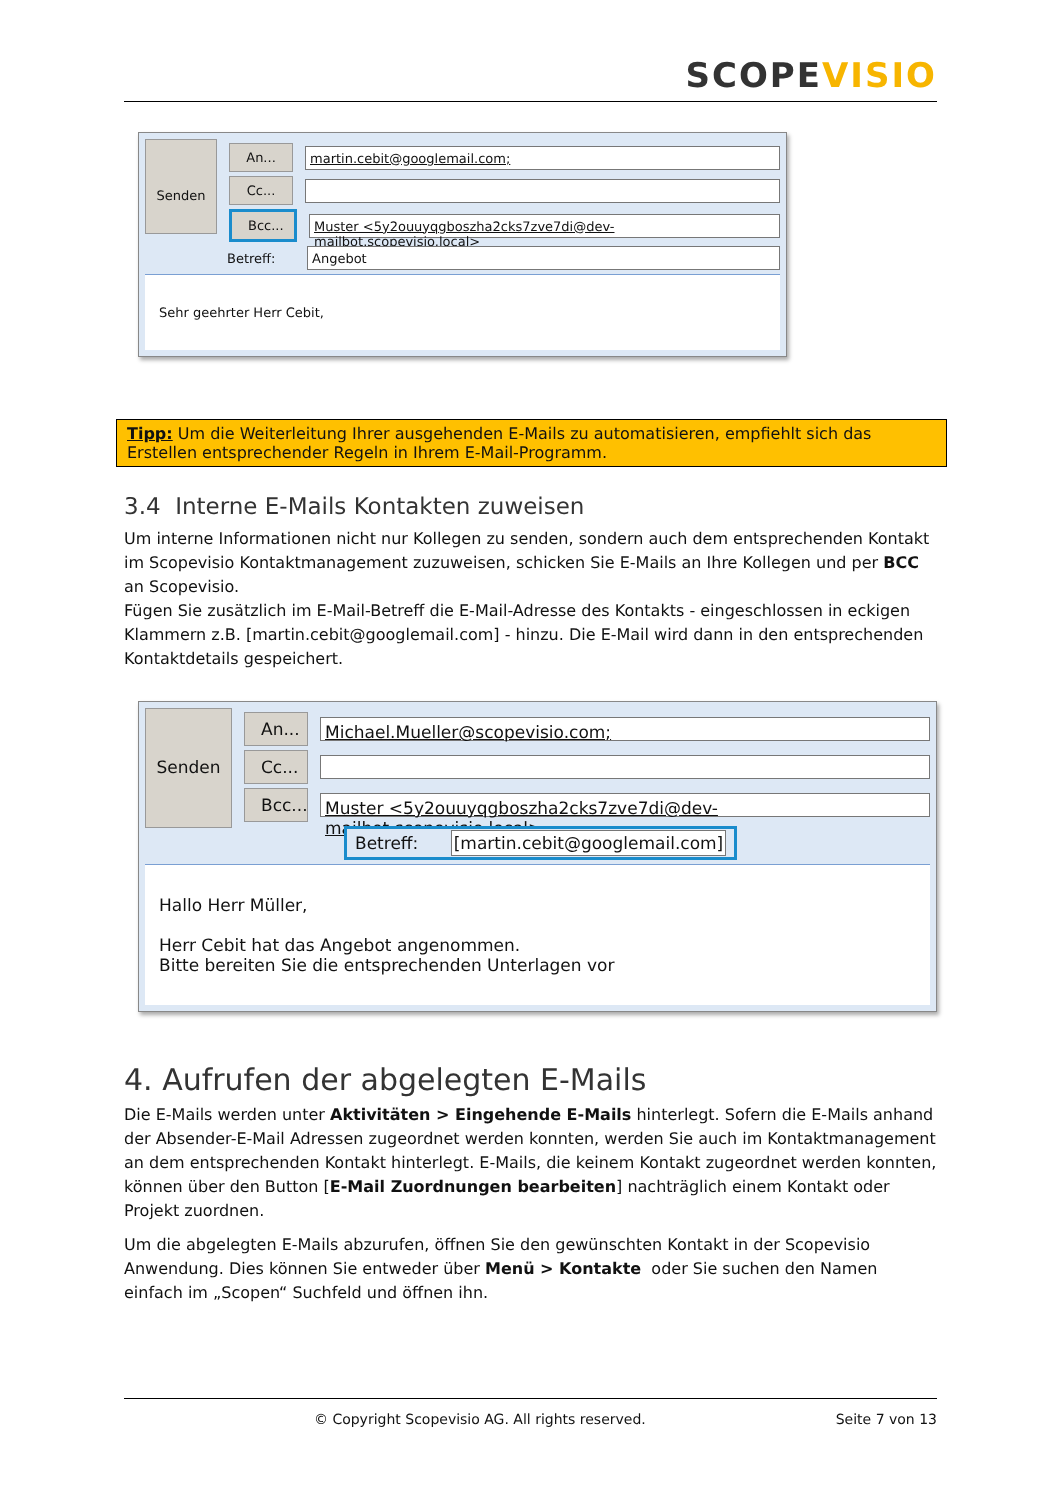SCOPEVISIO
Senden
An... martin.cebit@googlemail.com;
Cc...
Bcc... Muster <5y2ouuyqgboszha2cks7zve7di@dev-mailbot.scopevisio.local>
Betreff: Angebot
Sehr geehrter Herr Cebit,
Tipp: Um die Weiterleitung Ihrer ausgehenden E-Mails zu automatisieren, empfiehlt sich das Erstellen entsprechender Regeln in Ihrem E-Mail-Programm.
3.4 Interne E-Mails Kontakten zuweisen
Um interne Informationen nicht nur Kollegen zu senden, sondern auch dem entsprechenden Kontakt im Scopevisio Kontaktmanagement zuzuweisen, schicken Sie E-Mails an Ihre Kollegen und per BCC an Scopevisio.
Fügen Sie zusätzlich im E-Mail-Betreff die E-Mail-Adresse des Kontakts - eingeschlossen in eckigen Klammern z.B. [martin.cebit@googlemail.com] - hinzu. Die E-Mail wird dann in den entsprechenden Kontaktdetails gespeichert.
Senden
An... Michael.Mueller@scopevisio.com;
Cc...
Bcc... Muster <5y2ouuyqgboszha2cks7zve7di@dev-mailbot.scopevisio.local>
Betreff: [martin.cebit@googlemail.com]
Hallo Herr Müller,
Herr Cebit hat das Angebot angenommen.
Bitte bereiten Sie die entsprechenden Unterlagen vor
4. Aufrufen der abgelegten E-Mails
Die E-Mails werden unter Aktivitäten > Eingehende E-Mails hinterlegt. Sofern die E-Mails anhand der Absender-E-Mail Adressen zugeordnet werden konnten, werden Sie auch im Kontaktmanagement an dem entsprechenden Kontakt hinterlegt. E-Mails, die keinem Kontakt zugeordnet werden konnten, können über den Button [E-Mail Zuordnungen bearbeiten] nachträglich einem Kontakt oder Projekt zuordnen.
Um die abgelegten E-Mails abzurufen, öffnen Sie den gewünschten Kontakt in der Scopevisio Anwendung. Dies können Sie entweder über Menü > Kontakte oder Sie suchen den Namen einfach im „Scopen“ Suchfeld und öffnen ihn.
© Copyright Scopevisio AG. All rights reserved. Seite 7 von 13